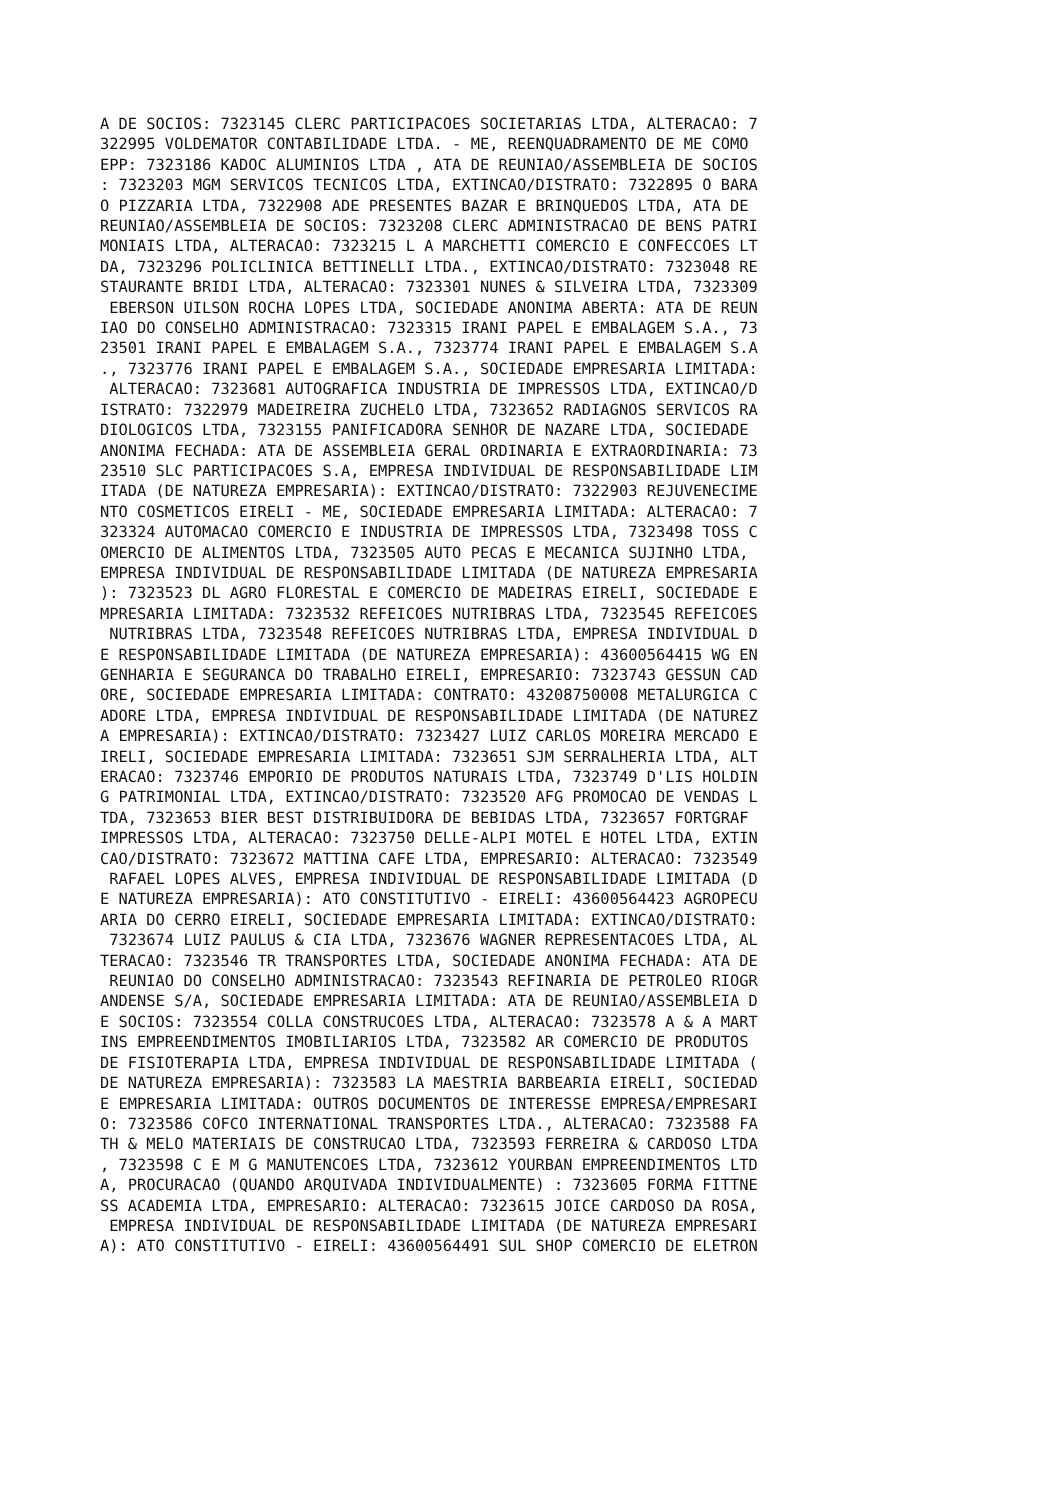A DE SOCIOS: 7323145 CLERC PARTICIPACOES SOCIETARIAS LTDA, ALTERACAO: 7
322995 VOLDEMATOR CONTABILIDADE LTDA. - ME, REENQUADRAMENTO DE ME COMO
EPP: 7323186 KADOC ALUMINIOS LTDA , ATA DE REUNIAO/ASSEMBLEIA DE SOCIOS
: 7323203 MGM SERVICOS TECNICOS LTDA, EXTINCAO/DISTRATO: 7322895 O BARA
O PIZZARIA LTDA, 7322908 ADE PRESENTES BAZAR E BRINQUEDOS LTDA, ATA DE
REUNIAO/ASSEMBLEIA DE SOCIOS: 7323208 CLERC ADMINISTRACAO DE BENS PATRI
MONIAIS LTDA, ALTERACAO: 7323215 L A MARCHETTI COMERCIO E CONFECCOES LT
DA, 7323296 POLICLINICA BETTINELLI LTDA., EXTINCAO/DISTRATO: 7323048 RE
STAURANTE BRIDI LTDA, ALTERACAO: 7323301 NUNES & SILVEIRA LTDA, 7323309
 EBERSON UILSON ROCHA LOPES LTDA, SOCIEDADE ANONIMA ABERTA: ATA DE REUN
IAO DO CONSELHO ADMINISTRACAO: 7323315 IRANI PAPEL E EMBALAGEM S.A., 73
23501 IRANI PAPEL E EMBALAGEM S.A., 7323774 IRANI PAPEL E EMBALAGEM S.A
., 7323776 IRANI PAPEL E EMBALAGEM S.A., SOCIEDADE EMPRESARIA LIMITADA:
 ALTERACAO: 7323681 AUTOGRAFICA INDUSTRIA DE IMPRESSOS LTDA, EXTINCAO/D
ISTRATO: 7322979 MADEIREIRA ZUCHELO LTDA, 7323652 RADIAGNOS SERVICOS RA
DIOLOGICOS LTDA, 7323155 PANIFICADORA SENHOR DE NAZARE LTDA, SOCIEDADE
ANONIMA FECHADA: ATA DE ASSEMBLEIA GERAL ORDINARIA E EXTRAORDINARIA: 73
23510 SLC PARTICIPACOES S.A, EMPRESA INDIVIDUAL DE RESPONSABILIDADE LIM
ITADA (DE NATUREZA EMPRESARIA): EXTINCAO/DISTRATO: 7322903 REJUVENECIME
NTO COSMETICOS EIRELI - ME, SOCIEDADE EMPRESARIA LIMITADA: ALTERACAO: 7
323324 AUTOMACAO COMERCIO E INDUSTRIA DE IMPRESSOS LTDA, 7323498 TOSS C
OMERCIO DE ALIMENTOS LTDA, 7323505 AUTO PECAS E MECANICA SUJINHO LTDA,
EMPRESA INDIVIDUAL DE RESPONSABILIDADE LIMITADA (DE NATUREZA EMPRESARIA
): 7323523 DL AGRO FLORESTAL E COMERCIO DE MADEIRAS EIRELI, SOCIEDADE E
MPRESARIA LIMITADA: 7323532 REFEICOES NUTRIBRAS LTDA, 7323545 REFEICOES
 NUTRIBRAS LTDA, 7323548 REFEICOES NUTRIBRAS LTDA, EMPRESA INDIVIDUAL D
E RESPONSABILIDADE LIMITADA (DE NATUREZA EMPRESARIA): 43600564415 WG EN
GENHARIA E SEGURANCA DO TRABALHO EIRELI, EMPRESARIO: 7323743 GESSUN CAD
ORE, SOCIEDADE EMPRESARIA LIMITADA: CONTRATO: 43208750008 METALURGICA C
ADORE LTDA, EMPRESA INDIVIDUAL DE RESPONSABILIDADE LIMITADA (DE NATUREZ
A EMPRESARIA): EXTINCAO/DISTRATO: 7323427 LUIZ CARLOS MOREIRA MERCADO E
IRELI, SOCIEDADE EMPRESARIA LIMITADA: 7323651 SJM SERRALHERIA LTDA, ALT
ERACAO: 7323746 EMPORIO DE PRODUTOS NATURAIS LTDA, 7323749 D'LIS HOLDIN
G PATRIMONIAL LTDA, EXTINCAO/DISTRATO: 7323520 AFG PROMOCAO DE VENDAS L
TDA, 7323653 BIER BEST DISTRIBUIDORA DE BEBIDAS LTDA, 7323657 FORTGRAF
IMPRESSOS LTDA, ALTERACAO: 7323750 DELLE-ALPI MOTEL E HOTEL LTDA, EXTIN
CAO/DISTRATO: 7323672 MATTINA CAFE LTDA, EMPRESARIO: ALTERACAO: 7323549
 RAFAEL LOPES ALVES, EMPRESA INDIVIDUAL DE RESPONSABILIDADE LIMITADA (D
E NATUREZA EMPRESARIA): ATO CONSTITUTIVO - EIRELI: 43600564423 AGROPECU
ARIA DO CERRO EIRELI, SOCIEDADE EMPRESARIA LIMITADA: EXTINCAO/DISTRATO:
 7323674 LUIZ PAULUS & CIA LTDA, 7323676 WAGNER REPRESENTACOES LTDA, AL
TERACAO: 7323546 TR TRANSPORTES LTDA, SOCIEDADE ANONIMA FECHADA: ATA DE
 REUNIAO DO CONSELHO ADMINISTRACAO: 7323543 REFINARIA DE PETROLEO RIOGR
ANDENSE S/A, SOCIEDADE EMPRESARIA LIMITADA: ATA DE REUNIAO/ASSEMBLEIA D
E SOCIOS: 7323554 COLLA CONSTRUCOES LTDA, ALTERACAO: 7323578 A & A MART
INS EMPREENDIMENTOS IMOBILIARIOS LTDA, 7323582 AR COMERCIO DE PRODUTOS
DE FISIOTERAPIA LTDA, EMPRESA INDIVIDUAL DE RESPONSABILIDADE LIMITADA (
DE NATUREZA EMPRESARIA): 7323583 LA MAESTRIA BARBEARIA EIRELI, SOCIEDAD
E EMPRESARIA LIMITADA: OUTROS DOCUMENTOS DE INTERESSE EMPRESA/EMPRESARI
O: 7323586 COFCO INTERNATIONAL TRANSPORTES LTDA., ALTERACAO: 7323588 FA
TH & MELO MATERIAIS DE CONSTRUCAO LTDA, 7323593 FERREIRA & CARDOSO LTDA
, 7323598 C E M G MANUTENCOES LTDA, 7323612 YOURBAN EMPREENDIMENTOS LTD
A, PROCURACAO (QUANDO ARQUIVADA INDIVIDUALMENTE) : 7323605 FORMA FITTNE
SS ACADEMIA LTDA, EMPRESARIO: ALTERACAO: 7323615 JOICE CARDOSO DA ROSA,
 EMPRESA INDIVIDUAL DE RESPONSABILIDADE LIMITADA (DE NATUREZA EMPRESARI
A): ATO CONSTITUTIVO - EIRELI: 43600564491 SUL SHOP COMERCIO DE ELETRON